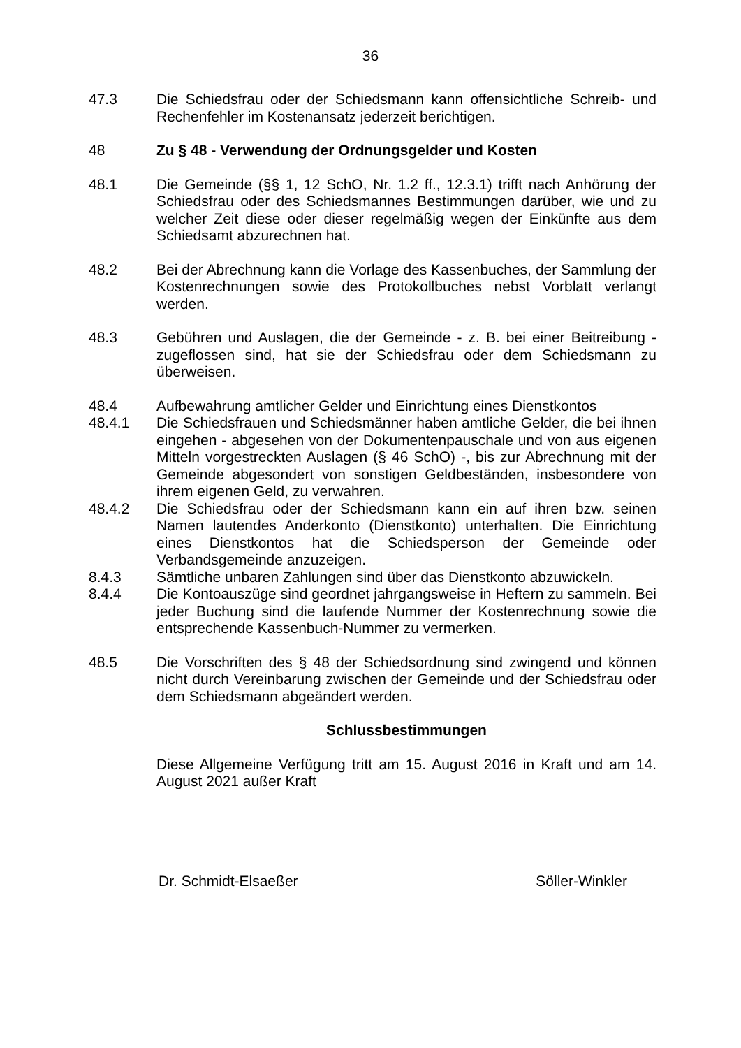36
47.3 Die Schiedsfrau oder der Schiedsmann kann offensichtliche Schreib- und Rechenfehler im Kostenansatz jederzeit berichtigen.
48 Zu § 48 - Verwendung der Ordnungsgelder und Kosten
48.1 Die Gemeinde (§§ 1, 12 SchO, Nr. 1.2 ff., 12.3.1) trifft nach Anhörung der Schiedsfrau oder des Schiedsmannes Bestimmungen darüber, wie und zu welcher Zeit diese oder dieser regelmäßig wegen der Einkünfte aus dem Schiedsamt abzurechnen hat.
48.2 Bei der Abrechnung kann die Vorlage des Kassenbuches, der Sammlung der Kostenrechnungen sowie des Protokollbuches nebst Vorblatt verlangt werden.
48.3 Gebühren und Auslagen, die der Gemeinde - z. B. bei einer Beitreibung - zugeflossen sind, hat sie der Schiedsfrau oder dem Schiedsmann zu überweisen.
48.4 Aufbewahrung amtlicher Gelder und Einrichtung eines Dienstkontos
48.4.1 Die Schiedsfrauen und Schiedsmänner haben amtliche Gelder, die bei ihnen eingehen - abgesehen von der Dokumentenpauschale und von aus eigenen Mitteln vorgestreckten Auslagen (§ 46 SchO) -, bis zur Abrechnung mit der Gemeinde abgesondert von sonstigen Geldbeständen, insbesondere von ihrem eigenen Geld, zu verwahren.
48.4.2 Die Schiedsfrau oder der Schiedsmann kann ein auf ihren bzw. seinen Namen lautendes Anderkonto (Dienstkonto) unterhalten. Die Einrichtung eines Dienstkontos hat die Schiedsperson der Gemeinde oder Verbandsgemeinde anzuzeigen.
8.4.3 Sämtliche unbaren Zahlungen sind über das Dienstkonto abzuwickeln.
8.4.4 Die Kontoauszüge sind geordnet jahrgangsweise in Heftern zu sammeln. Bei jeder Buchung sind die laufende Nummer der Kostenrechnung sowie die entsprechende Kassenbuch-Nummer zu vermerken.
48.5 Die Vorschriften des § 48 der Schiedsordnung sind zwingend und können nicht durch Vereinbarung zwischen der Gemeinde und der Schiedsfrau oder dem Schiedsmann abgeändert werden.
Schlussbestimmungen
Diese Allgemeine Verfügung tritt am 15. August 2016 in Kraft und am 14. August 2021 außer Kraft
Dr. Schmidt-Elsaeßer Söller-Winkler